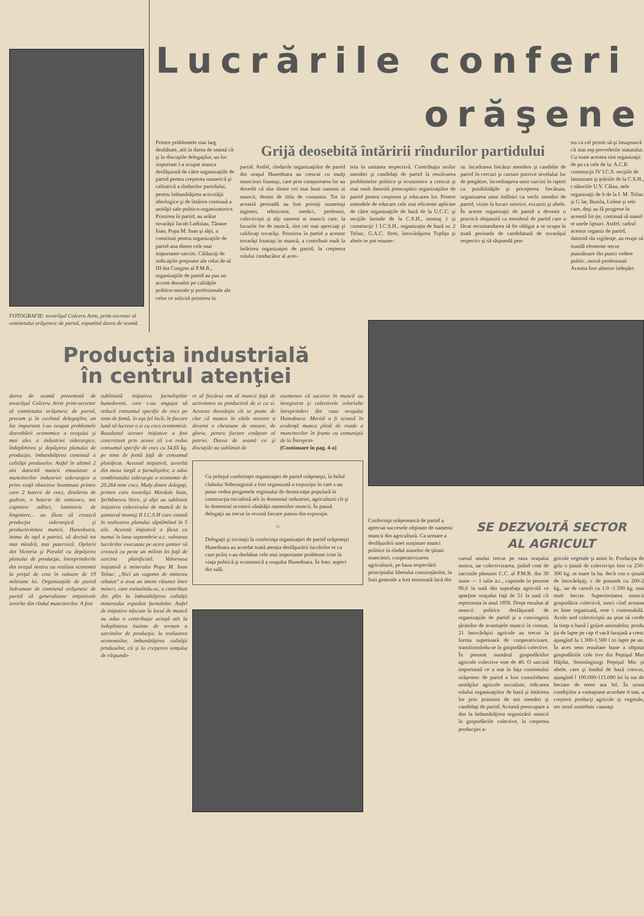FOTOGRAFIE: tovarăşul Colceru Aron, prim-secretar al comitetului orăşenesc de partid, expunînd darea de seamă.
Lucrările conferi
orăşene
Printre problemele mai larg dezbătute, atît în darea de seamă cît şi în discuţiile delegaţilor, un loc important l-a ocupat munca desfăşurată de către organizaţiile de partid pentru creşterea numerică şi calitativă a rîndurilor partidului, pentru îmbunătăţirea activităţii ideologice şi de întărire continuă a unităţii sale politico-organizatorice. Primirea în partid, au arătat tovarăşii Iacob Ladislau, Tănase Ioan, Popa M. Ioan şi alţii, a constituit pentru organizaţiile de partid una dintre cele mai importante sarcini. Călăuziţi de indicaţiile preţioase ale celui de-al III-lea Congres al P.M.R., organizaţiile de partid au pus un accent deosebit pe calităţile politice-morale şi profesionale ale celor ce solicită primirea în
Grijă deosebită întăririi rîndurilor partidului
partid. Astfel, rîndurile organizaţiilor de partid din oraşul Hunedoara au crescut cu mulţi muncitori fruntaşi, care prin comportarea lor au dovedit că sînt dintre cei mai buni oameni ai muncii, demni de titlu de comunist. Tot în această perioadă au fost primiţi numeroşi ingineri, tehnicieni, medici, profesori, colectivişti şi alţi oameni ai muncii care, la locurile lor de muncă, sînt cei mai apreciaţi şi calificaţi tovarăşi. Primirea în partid a acestor tovarăşi fruntaşi în muncă, a contribuit mult la întărirea organizaţiei de partid, la creşterea rolului conducător al aces-
teia în unitatea respectivă. Contribuţia noilor membri şi candidaţi de partid la rezolvarea problemelor politice şi economice a crescut şi mai mult datorită preocupării organizaţiilor de partid pentru creşterea şi educarea lor. Printre metodele de educare cele mai eficiente aplicate de către organizaţiile de bază de la U.C.C. şi secţiile furnale de la C.S.H., montaj 1 şi construcţii 1 I.C.S.H., organizaţia de bază nr. 2 Teliuc, G.A.C. Strei, întovărăşirea Topliţa şi altele se pot enume-
ra: încadrarea fiecărui membru şi candidat de partid în cercuri şi cursuri potrivit nivelului lor de pregătire, încredinţarea unor sarcini în raport cu posibilităţile şi priceperea fiecăruia, organizarea unor întîlniri cu vechi membri de partid, vizite la locuri istorice, excursii şi altele. În aceste organizaţii de partid a devenit o practică obişnuită ca membrul de partid care a făcut recomandarea să fie obligat a se ocupa în toată perioada de candidatură de tovarăşul respectiv şi să răspundă pen-
tru ca cel primit să-şi însuşească cît mai rep prevederile statutului. Cu toate acestea sînt organizaţii de pa ca cele de la: A.C.R. construcţii IV I.C.S. secţiile de laminoare şi ţeăriile de la C.S.H., t nătoriile U.V. Călan, nele organizaţii de b de la I. M. Teliuc şi G lar, Bunila, Lelese şi tele care, deşi au fă progrese în această lin ţie, continuă să manif te unele lipsuri. Astfel, cadrul acestor organiz de partid, datorită sla vigilenţe, au reuşit să trundă elemente necor punzătoare din punct vedere politic, moral profesional. Acestia fost ulterior îndepărt
Producţia industrială
în centrul atenţiei
darea de seamă prezentată de tovarăşul Colceru Aron prim-secretar al comitetului orăşenesc de partid, precum şi în cuvîntul delegaţilor, un loc important l-au ocupat problemele dezvoltării economice a oraşului şi mai ales a industriei siderurgice, îndeplinirea şi depăşirea planului de producţie, îmbunătăţirea continuă a calităţii produselor. Astfel în ultimii 2 ani datorită muncii entuziaste a muncitorilor industriei siderurgice a prins viaţă obiective însemnate printre care 2 baterii de cocs, distileria de gudron, o baterie de semicocs, noi cuptoare adînci, laminorie de lingotiere... au făcut să crească producţia siderurgică şi productivitatea muncii. Hunedoara, inima de oţel a patriei, să devină tot mai mîndră, mai puternică. Oţelarii din Victoria şi Paralel cu depăşirea planului de producţie, întreprinderile din oraşul nostru au realizat economii la preţul de cost în valoare de 19 milioane lei. Organizaţiile de partid îndrumate de comitetul orăşenesc de partid să generalizeze iniţiativele izvorîte din rîndul muncitorilor. A fost
subliniată iniţiativa furnaliştilor hunedoreni, care s-au angajat să reducă consumul specific de cocs pe tona de fontă, în aşa fel încît, în fiecare lună să lucreze o zi cu cocs economisit. Rezultatul acestei iniţiative a fost concretizat prin aceea că s-a redus consumul specific de cocs cu 34,65 kg. pe tona de fontă faţă de consumul planificat. Această iniţiativă, izvorîtă din masa largă a furnaliştilor, a adus combinatului siderurgic o economie de 20.264 tone cocs. Mulţi dintre delegaţi, printre care tovarăşii Mardale Ioan, Şerbănescu Stere, şi alţii au subliniat iniţiativa colectivului de muncă de la şantierul montaj II I.C.S.H care constă în realizarea planului săptămînal în 5 zile. Această iniţiativă a făcut ca numai în luna septembrie a.c. valoarea lucrărilor executate pe acest şantier să crească cu peste un milion lei faţă de sarcina planificată. Valoroasa iniţiativă a minerului Popa M. Ioan Teliuc: „Nici un vagonet de minereu rebutat" a avut un imens răsunet între mineri, care extinzîndu-se, a contribuit din plin la îmbunătăţirea calităţii minereului expediat furnalelor. Astfel de iniţiative născute la locul de muncă au adus o contribuţie uriaşă atît la îndeplinirea înainte de termen a sarcinilor de producţie, la realizarea economiilor, îmbunătăţirea calităţii produselor, cît şi la creşterea simţului de răspunde-
re al fiecărui om al muncii faţă de activitatea sa productivă de zi cu zi. Aceasta dovedeşte cît se poate de clar că munca în zilele noastre a devenit o chestiune de onoare, de glorie, pentru fiecare cetăţean al patriei. Darea de seamă ca şi discuţiile au subliniat de
asemenea că succese în muncă au înregistrat şi colectivele celorlalte întreprinderi din raza oraşului Hunedoara. Merită a fi scoasă în evidenţă munca plină de roade a muncitorilor în frunte cu comuniştii de la Întreprin-
(Continuare în pag. 4-a)
Cu prilejul conferinţei organizaţiei de partid orăşeneşti, în holul clubului Siderurgistul a fost organizată o expoziţie în care s-au putut vedea progresele regimului de democraţie populară în construcţia socialistă atît în domeniul industriei, agriculturii cît şi în domeniul ocrotirii sănătăţii oamenilor muncii. În pauză delegaţii au trecut în revistă fiecare panou din expoziţie.
☆
Delegaţii şi invitaţii la conferinţa organizaţiei de partid orăşeneşti Hunedoara au acordat toată atenţia desfăşurării lucrărilor ei cu care prilej s-au dezbătut cele mai importante probleme ivite în viaţa politică şi economică a oraşului Hunedoara. În foto: aspect din sală.
Conferinţa orăşenească de partid a apreciat succesele obţinute de oamenii muncii din agricultură. Ca urmare a desfăşurării unei susţinute munci politice în rîndul maselor de ţărani muncitori, cooperativizarea agriculturii, pe baza respectării principiului liberului consimţămînt, în linii generale a fost terminată încă din
SE DEZVOLTĂ SECTOR
AL AGRICULT
cursul anului trecut pe raza oraşului nostru, iar colectivizarea, ţinînd cont de sarcinile plenarei C.C. al P.M.R. din 30 iunie — 1 iulie a.c., cuprinde în prezent 96,6 la sută din suprafaţa agricolă ce aparţine oraşului faţă de 51 la sută cît reprezenta în anul 1959. Drept rezultat al muncii politice desfăşurată de organizaţiile de partid şi a convingerii ţăranilor de avantajele muncii în comun, 21 întovărăşiri agricole au trecut la forma superioară de cooperativizare, transformîndu-se în gospodării colective. În prezent numărul gospodăriilor agricole colective este de 40. O sarcină importantă ce a stat în faţa comitetului orăşenesc de partid a fost consolidarea unităţilor agricole socialiste, ridicarea rolului organizaţiilor de bază şi întărirea lor prin primirea de noi membri şi candidaţi de partid. Această preocupare a dus la îmbunătăţirea organizării muncii în gospodăriile colective, la creşterea producţiei a-
gricole vegetale şi anim le. Producţia de grîu o ţinută de colectivişti fost cu 250-300 kg. m mare la ha. decît cea o ţinută de întovărăşiţi, c de porumb cu 200-2 kg., iar de cartofi cu 1.0 -1.500 kg. mai mult hectar. Superioritatea muncii gospodăria colectivă, tunci cînd aceasta es bine organizată, este i contestabilă. Acolo und colectiviştii au ştiut să corde la timp o bună î grijire animalelor, produ ţia de lapte pe cap d vacă furajată a cresc ajungînd la 1.300-1.500 l tri lapte pe an. În aces sens rezultate bune a obţinut gospodăriile cole tive din Peştişul Mar Hăjdat, Streisîngiorgi Peştişul Mic şi altele, care şi fondul de bază crescut, ajungînd l 100.000-115.000 lei la sut de hectare de teren ara bil. În urma condiţiilor a vantajoase acordate d stat, a creşterii producţi agricole şi vegetale, sec torul zootehnic cunoaşt